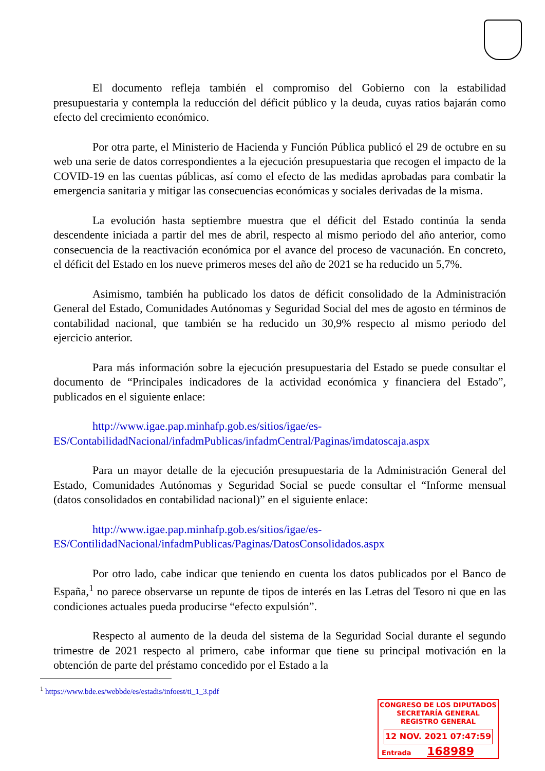El documento refleja también el compromiso del Gobierno con la estabilidad presupuestaria y contempla la reducción del déficit público y la deuda, cuyas ratios bajarán como efecto del crecimiento económico.
Por otra parte, el Ministerio de Hacienda y Función Pública publicó el 29 de octubre en su web una serie de datos correspondientes a la ejecución presupuestaria que recogen el impacto de la COVID-19 en las cuentas públicas, así como el efecto de las medidas aprobadas para combatir la emergencia sanitaria y mitigar las consecuencias económicas y sociales derivadas de la misma.
La evolución hasta septiembre muestra que el déficit del Estado continúa la senda descendente iniciada a partir del mes de abril, respecto al mismo periodo del año anterior, como consecuencia de la reactivación económica por el avance del proceso de vacunación. En concreto, el déficit del Estado en los nueve primeros meses del año de 2021 se ha reducido un 5,7%.
Asimismo, también ha publicado los datos de déficit consolidado de la Administración General del Estado, Comunidades Autónomas y Seguridad Social del mes de agosto en términos de contabilidad nacional, que también se ha reducido un 30,9% respecto al mismo periodo del ejercicio anterior.
Para más información sobre la ejecución presupuestaria del Estado se puede consultar el documento de “Principales indicadores de la actividad económica y financiera del Estado”, publicados en el siguiente enlace:
http://www.igae.pap.minhafp.gob.es/sitios/igae/es-ES/ContabilidadNacional/infadmPublicas/infadmCentral/Paginas/imdatoscaja.aspx
Para un mayor detalle de la ejecución presupuestaria de la Administración General del Estado, Comunidades Autónomas y Seguridad Social se puede consultar el “Informe mensual (datos consolidados en contabilidad nacional)” en el siguiente enlace:
http://www.igae.pap.minhafp.gob.es/sitios/igae/es-ES/ContilidadNacional/infadmPublicas/Paginas/DatosConsolidados.aspx
Por otro lado, cabe indicar que teniendo en cuenta los datos publicados por el Banco de España,<sup>1</sup> no parece observarse un repunte de tipos de interés en las Letras del Tesoro ni que en las condiciones actuales pueda producirse “efecto expulsión”.
Respecto al aumento de la deuda del sistema de la Seguridad Social durante el segundo trimestre de 2021 respecto al primero, cabe informar que tiene su principal motivación en la obtención de parte del préstamo concedido por el Estado a la
<sup>1</sup> https://www.bde.es/webbde/es/estadis/infoest/ti_1_3.pdf
CONGRESO DE LOS DIPUTADOS
SECRETARÍA GENERAL
REGISTRO GENERAL
12 NOV. 2021 07:47:59
Entrada 168989